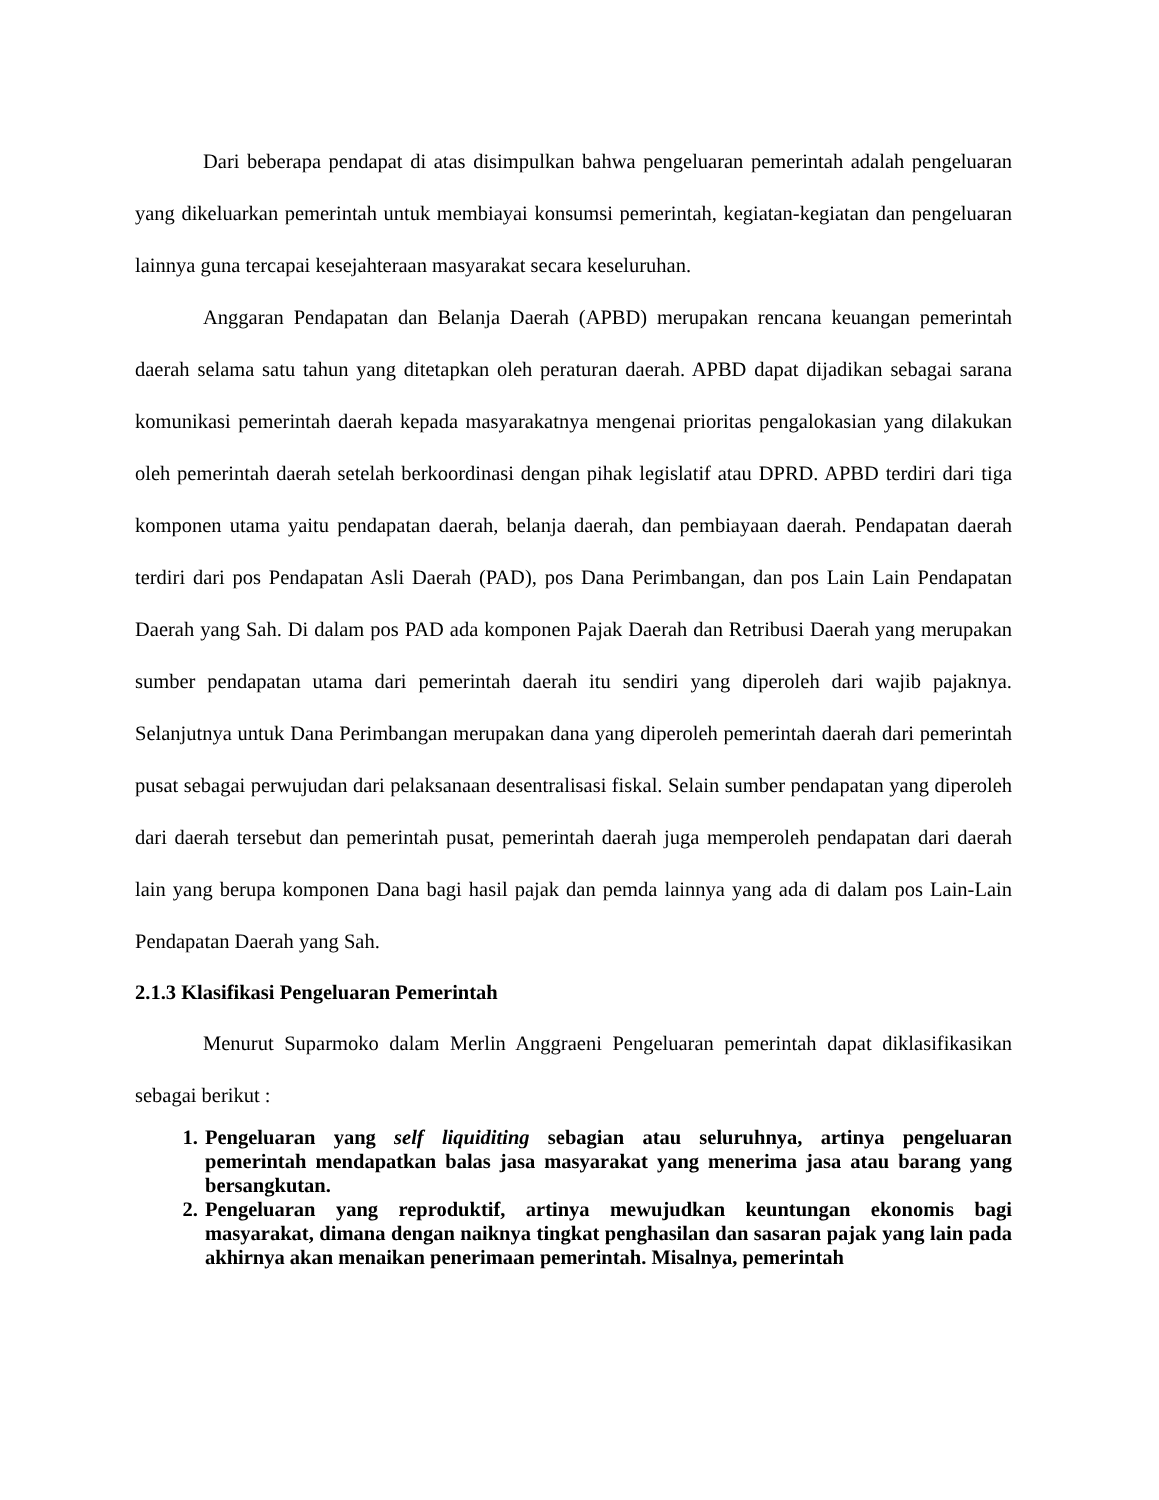Dari beberapa pendapat di atas disimpulkan bahwa pengeluaran pemerintah adalah pengeluaran yang dikeluarkan pemerintah untuk membiayai konsumsi pemerintah, kegiatan-kegiatan dan pengeluaran lainnya guna tercapai kesejahteraan masyarakat secara keseluruhan.
Anggaran Pendapatan dan Belanja Daerah (APBD) merupakan rencana keuangan pemerintah daerah selama satu tahun yang ditetapkan oleh peraturan daerah. APBD dapat dijadikan sebagai sarana komunikasi pemerintah daerah kepada masyarakatnya mengenai prioritas pengalokasian yang dilakukan oleh pemerintah daerah setelah berkoordinasi dengan pihak legislatif atau DPRD. APBD terdiri dari tiga komponen utama yaitu pendapatan daerah, belanja daerah, dan pembiayaan daerah. Pendapatan daerah terdiri dari pos Pendapatan Asli Daerah (PAD), pos Dana Perimbangan, dan pos Lain Lain Pendapatan Daerah yang Sah. Di dalam pos PAD ada komponen Pajak Daerah dan Retribusi Daerah yang merupakan sumber pendapatan utama dari pemerintah daerah itu sendiri yang diperoleh dari wajib pajaknya. Selanjutnya untuk Dana Perimbangan merupakan dana yang diperoleh pemerintah daerah dari pemerintah pusat sebagai perwujudan dari pelaksanaan desentralisasi fiskal. Selain sumber pendapatan yang diperoleh dari daerah tersebut dan pemerintah pusat, pemerintah daerah juga memperoleh pendapatan dari daerah lain yang berupa komponen Dana bagi hasil pajak dan pemda lainnya yang ada di dalam pos Lain-Lain Pendapatan Daerah yang Sah.
2.1.3 Klasifikasi Pengeluaran Pemerintah
Menurut Suparmoko dalam Merlin Anggraeni Pengeluaran pemerintah dapat diklasifikasikan sebagai berikut :
1. Pengeluaran yang self liquiditing sebagian atau seluruhnya, artinya pengeluaran pemerintah mendapatkan balas jasa masyarakat yang menerima jasa atau barang yang bersangkutan.
2. Pengeluaran yang reproduktif, artinya mewujudkan keuntungan ekonomis bagi masyarakat, dimana dengan naiknya tingkat penghasilan dan sasaran pajak yang lain pada akhirnya akan menaikan penerimaan pemerintah. Misalnya, pemerintah